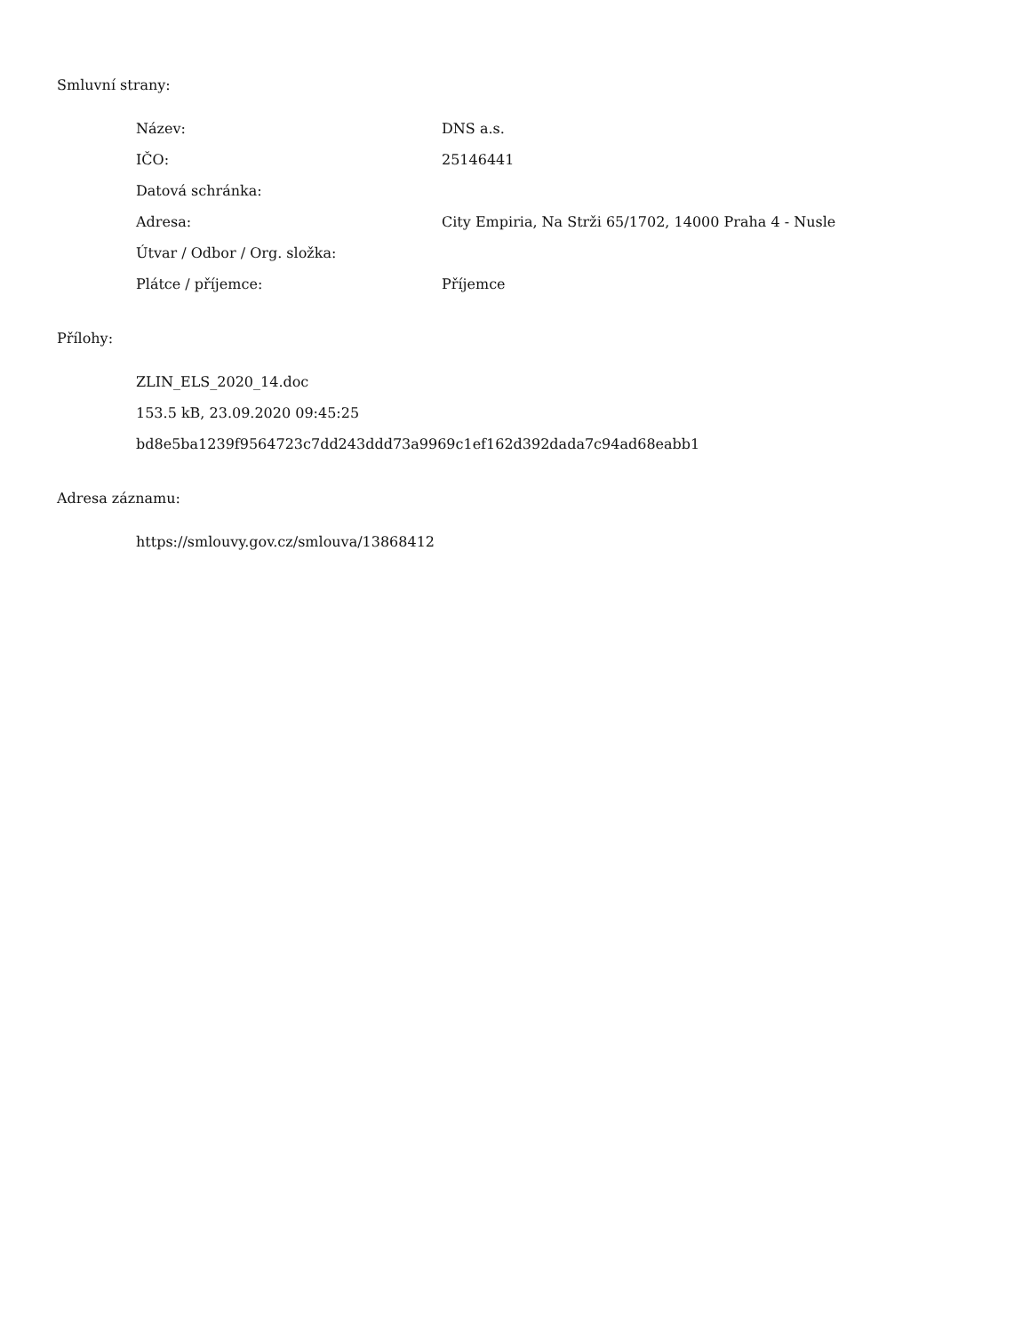Smluvní strany:
| Název: | DNS a.s. |
| IČO: | 25146441 |
| Datová schránka: | |
| Adresa: | City Empiria, Na Strži 65/1702, 14000 Praha 4 - Nusle |
| Útvar / Odbor / Org. složka: | |
| Plátce / příjemce: | Příjemce |
Přílohy:
ZLIN_ELS_2020_14.doc
153.5 kB, 23.09.2020 09:45:25
bd8e5ba1239f9564723c7dd243ddd73a9969c1ef162d392dada7c94ad68eabb1
Adresa záznamu:
https://smlouvy.gov.cz/smlouva/13868412